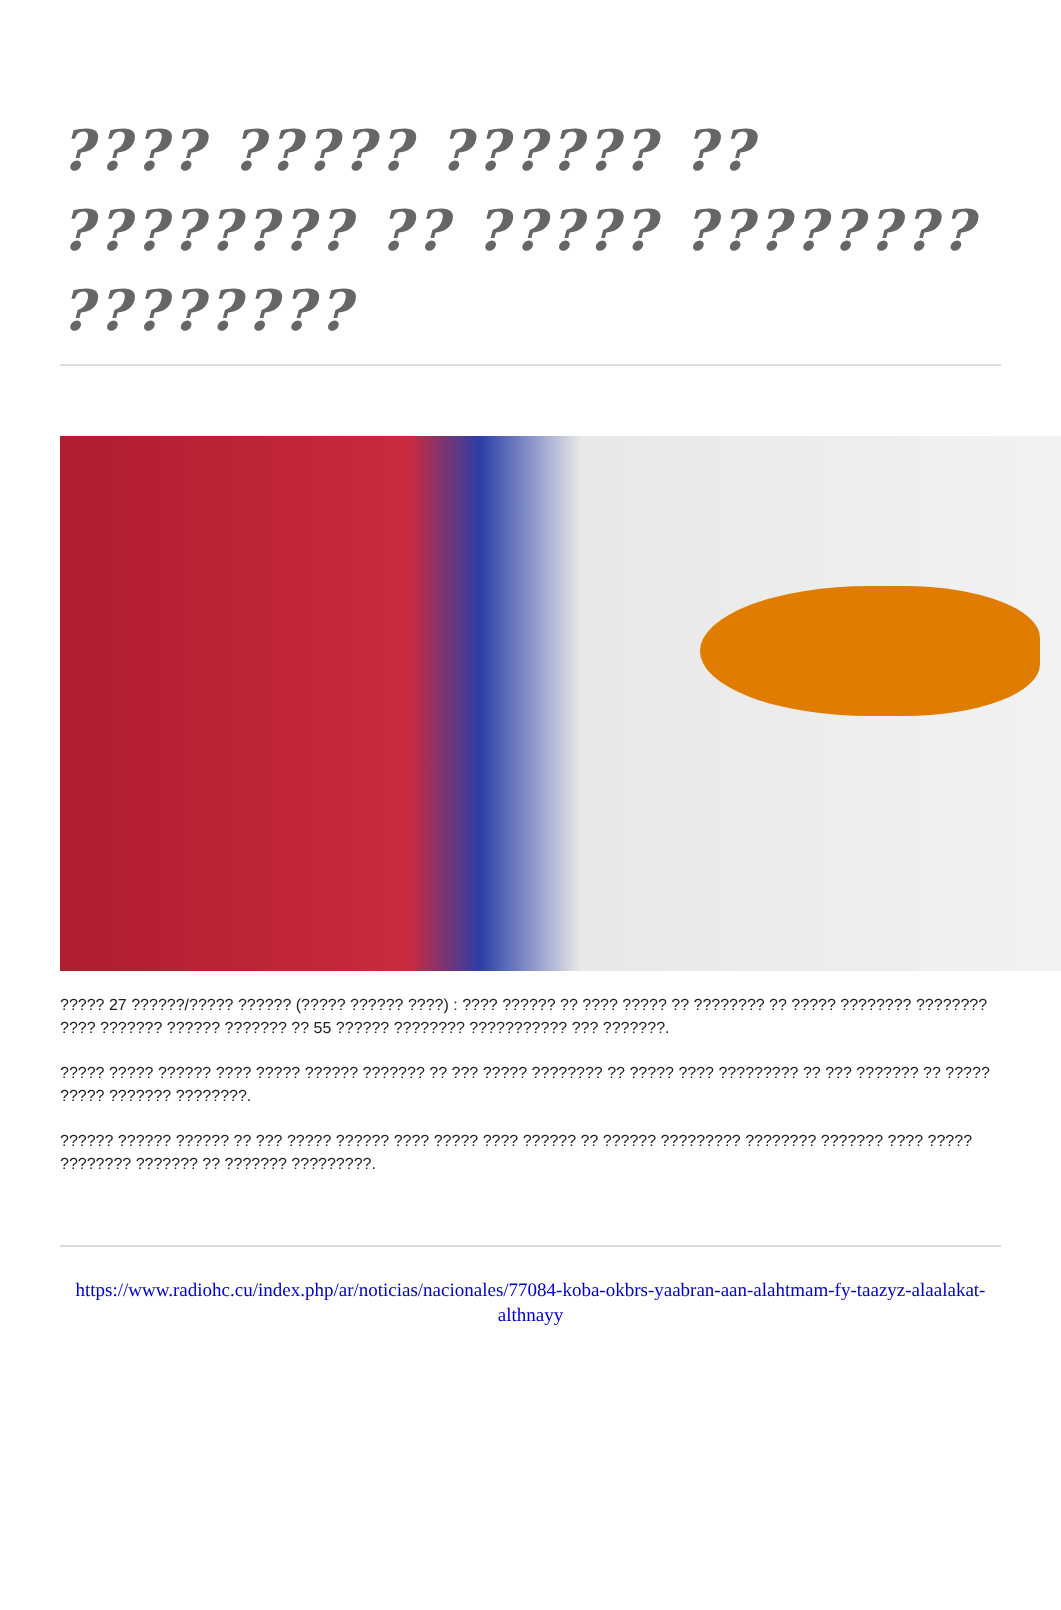???? ????? ?????? ?? ???????? ?? ????? ???????? ????????
????? 27 ??????/????? ?????? (????? ?????? ????) : ???? ?????? ?? ???? ????? ?? ???????? ?? ????? ???????? ???????? ???? ??????? ?????? ??????? ?? 55 ?????? ???????? ??????????? ??? ???????.
????? ????? ?????? ???? ????? ?????? ??????? ?? ??? ????? ???????? ?? ????? ???? ????????? ?? ??? ??????? ?? ????? ????? ??????? ????????.
?????? ?????? ?????? ?? ??? ????? ?????? ???? ????? ???? ?????? ?? ?????? ????????? ???????? ??????? ???? ????? ???????? ??????? ?? ??????? ?????????.
https://www.radiohc.cu/index.php/ar/noticias/nacionales/77084-koba-okbrs-yaabran-aan-alahtmam-fy-taazyz-alaalakat-althnayy